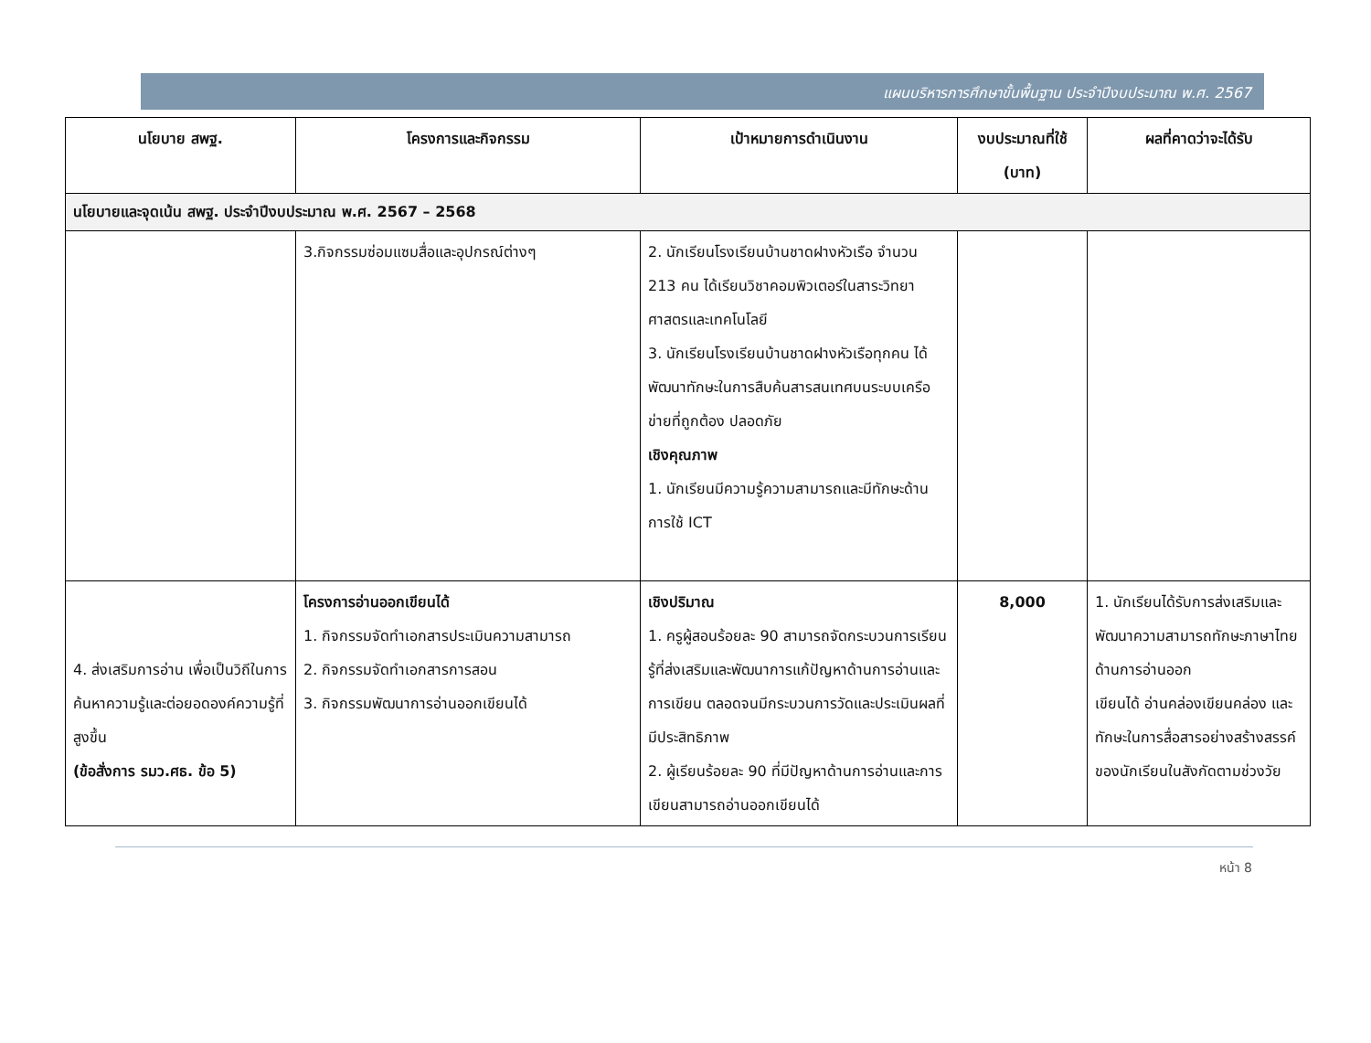แผนบริหารการศึกษาขั้นพื้นฐาน ประจำปีงบประมาณ พ.ศ. 2567
| นโยบาย สพฐ. | โครงการและกิจกรรม | เป้าหมายการดำเนินงาน | งบประมาณที่ใช้ (บาท) | ผลที่คาดว่าจะได้รับ |
| --- | --- | --- | --- | --- |
| นโยบายและจุดเน้น สพฐ. ประจำปีงบประมาณ พ.ศ. 2567 – 2568 | | | | |
| | 3.กิจกรรมซ่อมแซมสื่อและอุปกรณ์ต่างๆ | 2. นักเรียนโรงเรียนบ้านชาดฝางหัวเรือ จำนวน 213 คน ได้เรียนวิชาคอมพิวเตอร์ในสาระวิทยาศาสตรและเทคโนโลยี 3. นักเรียนโรงเรียนบ้านชาดฝางหัวเรือทุกคน ได้พัฒนาทักษะในการสืบค้นสารสนเทศบนระบบเครือข่ายที่ถูกต้อง ปลอดภัย เชิงคุณภาพ 1. นักเรียนมีความรู้ความสามารถและมีทักษะด้านการใช้ ICT | | |
| 4. ส่งเสริมการอ่าน เพื่อเป็นวิถีในการค้นหาความรู้และต่อยอดองค์ความรู้ที่สูงขึ้น (ข้อสั่งการ รมว.ศธ. ข้อ 5) | โครงการอ่านออกเขียนได้ 1. กิจกรรมจัดทำเอกสารประเมินความสามารถ 2. กิจกรรมจัดทำเอกสารการสอน 3. กิจกรรมพัฒนาการอ่านออกเขียนได้ | เชิงปริมาณ 1. ครูผู้สอนร้อยละ 90 สามารถจัดกระบวนการเรียนรู้ที่ส่งเสริมและพัฒนาการแก้ปัญหาด้านการอ่านและการเขียน ตลอดจนมีกระบวนการวัดและประเมินผลที่มีประสิทธิภาพ 2. ผู้เรียนร้อยละ 90 ที่มีปัญหาด้านการอ่านและการเขียนสามารถอ่านออกเขียนได้ | 8,000 | 1. นักเรียนได้รับการส่งเสริมและพัฒนาความสามารถทักษะภาษาไทยด้านการอ่านออก เขียนได้ อ่านคล่องเขียนคล่อง และทักษะในการสื่อสารอย่างสร้างสรรค์ของนักเรียนในสังกัดตามช่วงวัย |
หน้า 8